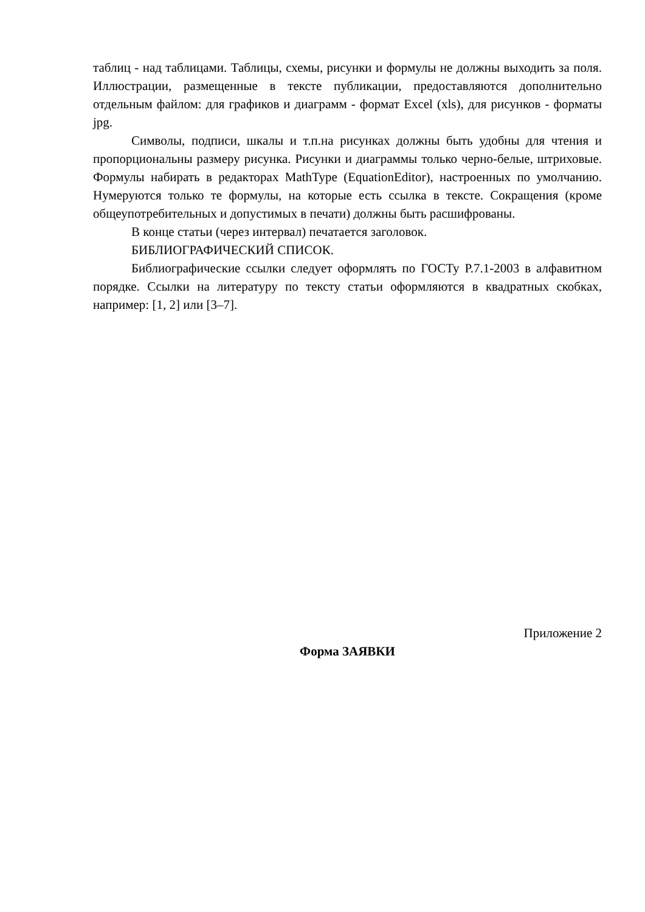таблиц - над таблицами. Таблицы, схемы, рисунки и формулы не должны выходить за поля. Иллюстрации, размещенные в тексте публикации, предоставляются дополнительно отдельным файлом: для графиков и диаграмм - формат Excel (xls), для рисунков - форматы jpg.
Символы, подписи, шкалы и т.п.на рисунках должны быть удобны для чтения и пропорциональны размеру рисунка. Рисунки и диаграммы только черно-белые, штриховые. Формулы набирать в редакторах MathType (EquationEditor), настроенных по умолчанию. Нумеруются только те формулы, на которые есть ссылка в тексте. Сокращения (кроме общеупотребительных и допустимых в печати) должны быть расшифрованы.
В конце статьи (через интервал) печатается заголовок.
БИБЛИОГРАФИЧЕСКИЙ СПИСОК.
Библиографические ссылки следует оформлять по ГОСТу Р.7.1-2003 в алфавитном порядке. Ссылки на литературу по тексту статьи оформляются в квадратных скобках, например: [1, 2] или [3–7].
Приложение 2
Форма ЗАЯВКИ